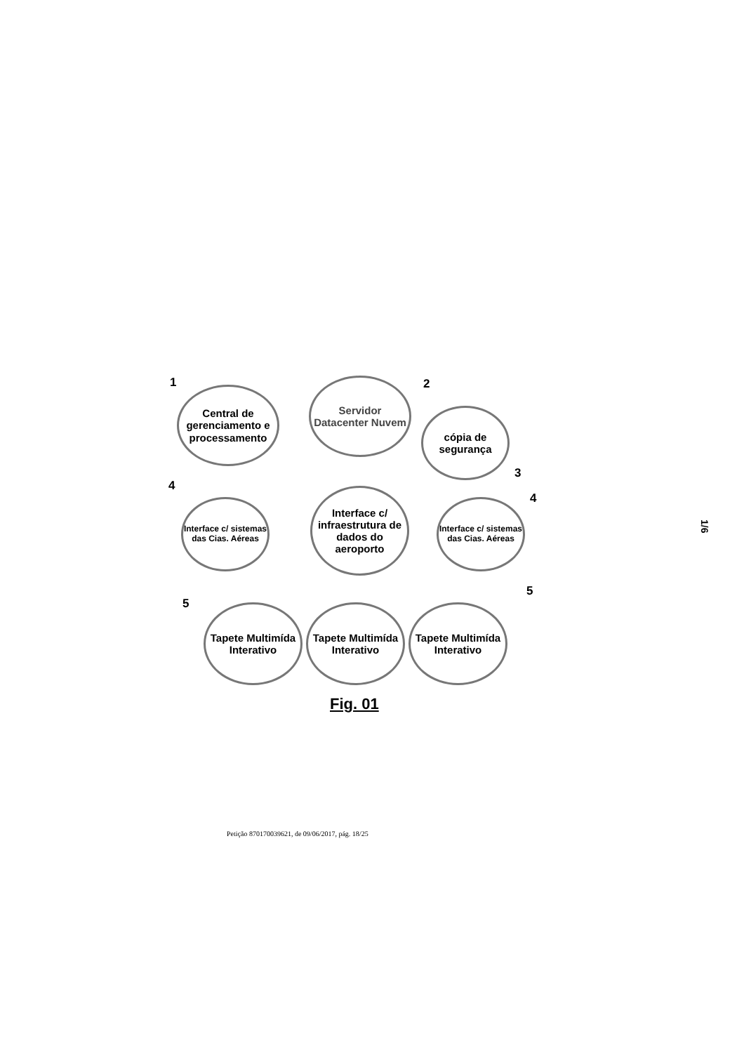1
Central de gerenciamento e processamento
2
Servidor Datacenter Nuvem
cópia de segurança
3
4
Interface c/ sistemas das Cias. Aéreas
Interface c/ infraestrutura de dados do aeroporto
4
Interface c/ sistemas das Cias. Aéreas
5
5
Tapete Multimída Interativo
Tapete Multimída Interativo
Tapete Multimída Interativo
Fig. 01
1/6
Petição 870170039621, de 09/06/2017, pág. 18/25